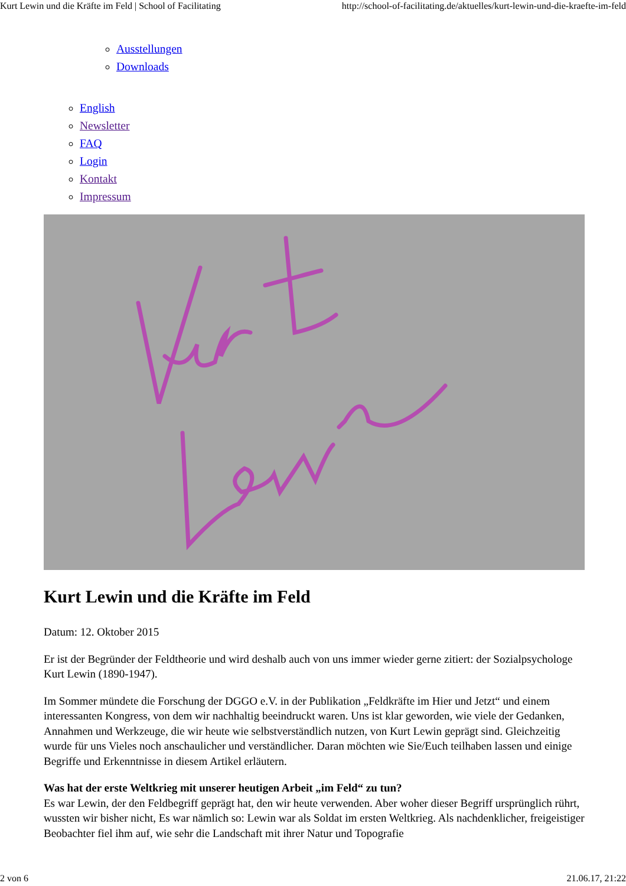Kurt Lewin und die Kräfte im Feld | School of Facilitating http://school-of-facilitating.de/aktuelles/kurt-lewin-und-die-kraefte-im-feld
Ausstellungen
Downloads
English
Newsletter
FAQ
Login
Kontakt
Impressum
Kurt Lewin und die Kräfte im Feld
Datum: 12. Oktober 2015
Er ist der Begründer der Feldtheorie und wird deshalb auch von uns immer wieder gerne zitiert: der Sozialpsychologe Kurt Lewin (1890-1947).
Im Sommer mündete die Forschung der DGGO e.V. in der Publikation „Feldkräfte im Hier und Jetzt“ und einem interessanten Kongress, von dem wir nachhaltig beeindruckt waren. Uns ist klar geworden, wie viele der Gedanken, Annahmen und Werkzeuge, die wir heute wie selbstverständlich nutzen, von Kurt Lewin geprägt sind. Gleichzeitig wurde für uns Vieles noch anschaulicher und verständlicher. Daran möchten wie Sie/Euch teilhaben lassen und einige Begriffe und Erkenntnisse in diesem Artikel erläutern.
Was hat der erste Weltkrieg mit unserer heutigen Arbeit „im Feld“ zu tun?
Es war Lewin, der den Feldbegriff geprägt hat, den wir heute verwenden. Aber woher dieser Begriff ursprünglich rührt, wussten wir bisher nicht, Es war nämlich so: Lewin war als Soldat im ersten Weltkrieg. Als nachdenklicher, freigeistiger Beobachter fiel ihm auf, wie sehr die Landschaft mit ihrer Natur und Topografie
2 von 6 21.06.17, 21:22